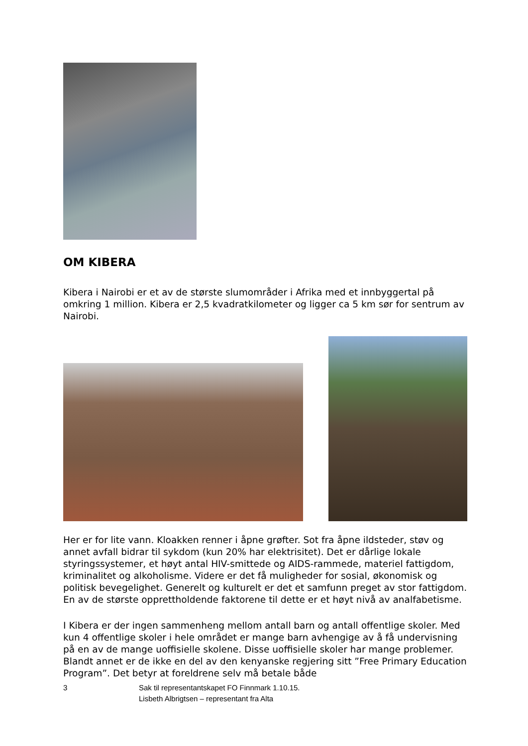OM KIBERA
Kibera i Nairobi er et av de største slumområder i Afrika med et innbyggertal på omkring 1 million. Kibera er 2,5 kvadratkilometer og ligger ca 5 km sør for sentrum av Nairobi.
Her er for lite vann. Kloakken renner i åpne grøfter. Sot fra åpne ildsteder, støv og annet avfall bidrar til sykdom (kun 20% har elektrisitet). Det er dårlige lokale styringssystemer, et høyt antal HIV-smittede og AIDS-rammede, materiel fattigdom, kriminalitet og alkoholisme. Videre er det få muligheder for sosial, økonomisk og politisk bevegelighet. Generelt og kulturelt er det et samfunn preget av stor fattigdom. En av de største opprettholdende faktorene til dette er et høyt nivå av analfabetisme.
I Kibera er der ingen sammenheng mellom antall barn og antall offentlige skoler. Med kun 4 offentlige skoler i hele området er mange barn avhengige av å få undervisning på en av de mange uoffisielle skolene. Disse uoffisielle skoler har mange problemer. Blandt annet er de ikke en del av den kenyanske regjering sitt ”Free Primary Education Program”. Det betyr at foreldrene selv må betale både
3 Sak til representantskapet FO Finnmark 1.10.15.
Lisbeth Albrigtsen – representant fra Alta